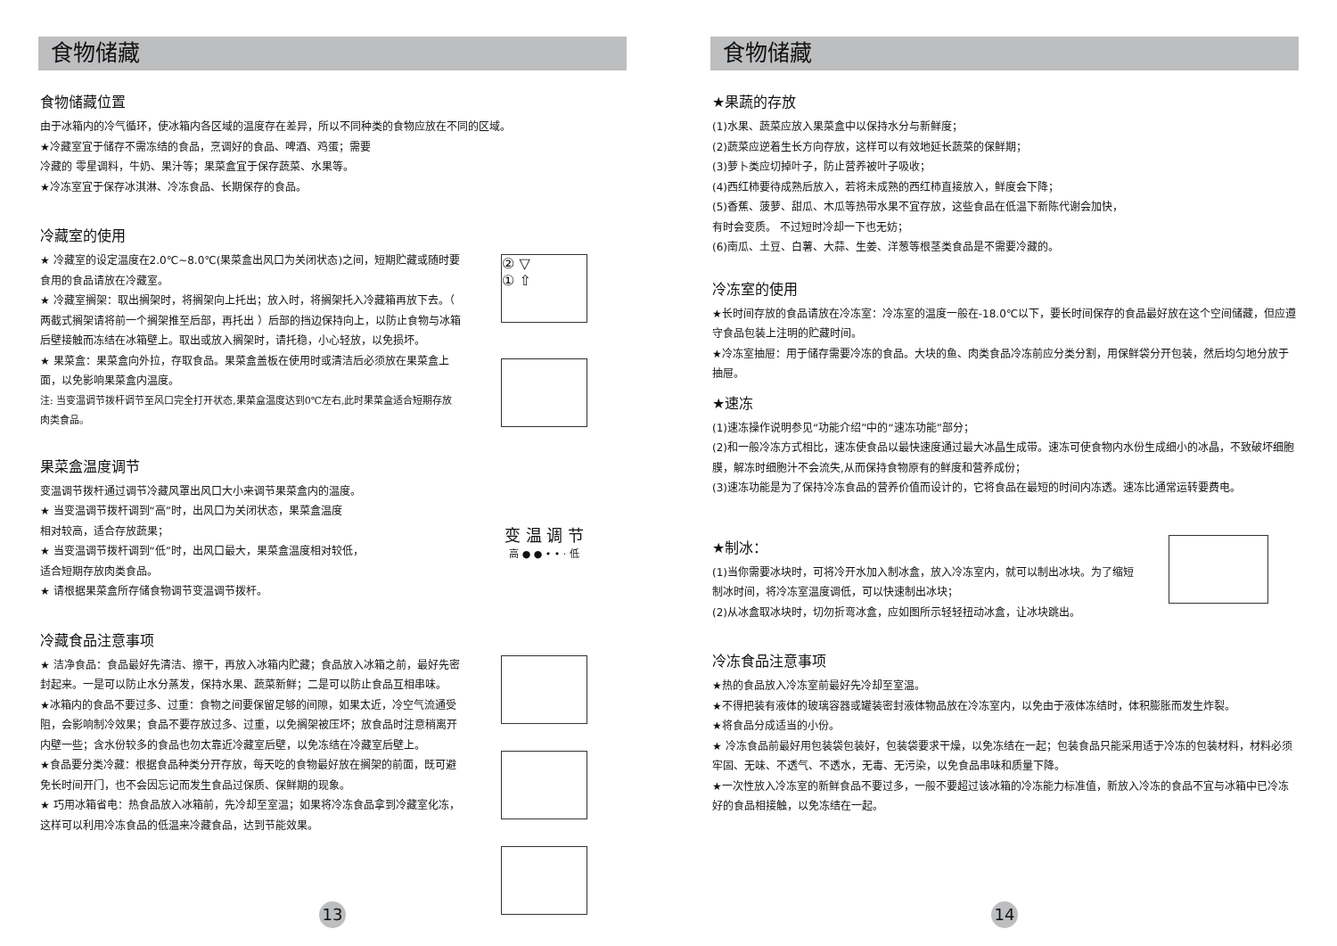食物储藏
食物储藏位置
由于冰箱内的冷气循环，使冰箱内各区域的温度存在差异，所以不同种类的食物应放在不同的区域。
★冷藏室宜于储存不需冻结的食品，烹调好的食品、啤酒、鸡蛋；需要
冷藏的 零星调料，牛奶、果汁等；果菜盒宜于保存蔬菜、水果等。
★冷冻室宜于保存冰淇淋、冷冻食品、长期保存的食品。
冷藏室的使用
★ 冷藏室的设定温度在2.0℃~8.0℃(果菜盒出风口为关闭状态)之间，短期贮藏或随时要食用的食品请放在冷藏室。
★ 冷藏室搁架：取出搁架时，将搁架向上托出；放入时，将搁架托入冷藏箱再放下去。（ 两截式搁架请将前一个搁架推至后部，再托出 ）后部的挡边保持向上，以防止食物与冰箱后壁接触而冻结在冰箱壁上。取出或放入搁架时，请托稳，小心轻放，以免损坏。
★ 果菜盒：果菜盒向外拉，存取食品。果菜盒盖板在使用时或清洁后必须放在果菜盒上面，以免影响果菜盒内温度。
注: 当变温调节拨杆调节至风口完全打开状态,果菜盒温度达到0℃左右,此时果菜盒适合短期存放肉类食品。
② ▽
① ⇧
果菜盒温度调节
变温调节拨杆通过调节冷藏风罩出风口大小来调节果菜盒内的温度。
★ 当变温调节拨杆调到“高”时，出风口为关闭状态，果菜盒温度
相对较高，适合存放蔬果；
★ 当变温调节拨杆调到“低”时，出风口最大，果菜盒温度相对较低，
适合短期存放肉类食品。
★ 请根据果菜盒所存储食物调节变温调节拨杆。
变 温 调 节
高 ● ● • • · 低
冷藏食品注意事项
★ 洁净食品：食品最好先清洁、擦干，再放入冰箱内贮藏；食品放入冰箱之前，最好先密封起来。一是可以防止水分蒸发，保持水果、蔬菜新鲜；二是可以防止食品互相串味。
★冰箱内的食品不要过多、过重：食物之间要保留足够的间隙，如果太近，冷空气流通受阻，会影响制冷效果；食品不要存放过多、过重，以免搁架被压坏；放食品时注意稍离开内壁一些；含水份较多的食品也勿太靠近冷藏室后壁，以免冻结在冷藏室后壁上。
★食品要分类冷藏：根据食品种类分开存放，每天吃的食物最好放在搁架的前面，既可避免长时间开门，也不会因忘记而发生食品过保质、保鲜期的现象。
★ 巧用冰箱省电：热食品放入冰箱前，先冷却至室温；如果将冷冻食品拿到冷藏室化冻， 这样可以利用冷冻食品的低温来冷藏食品，达到节能效果。
13
食物储藏
★果蔬的存放
(1)水果、蔬菜应放入果菜盒中以保持水分与新鲜度；
(2)蔬菜应逆着生长方向存放，这样可以有效地延长蔬菜的保鲜期；
(3)萝卜类应切掉叶子，防止营养被叶子吸收；
(4)西红柿要待成熟后放入，若将未成熟的西红柿直接放入，鲜度会下降；
(5)香蕉、菠萝、甜瓜、木瓜等热带水果不宜存放，这些食品在低温下新陈代谢会加快，
有时会变质。 不过短时冷却一下也无妨；
(6)南瓜、土豆、白薯、大蒜、生姜、洋葱等根茎类食品是不需要冷藏的。
冷冻室的使用
★长时间存放的食品请放在冷冻室：冷冻室的温度一般在-18.0℃以下，要长时间保存的食品最好放在这个空间储藏，但应遵守食品包装上注明的贮藏时间。
★冷冻室抽屉：用于储存需要冷冻的食品。大块的鱼、肉类食品冷冻前应分类分割，用保鲜袋分开包装，然后均匀地分放于抽屉。
★速冻
(1)速冻操作说明参见“功能介绍”中的“速冻功能”部分；
(2)和一般冷冻方式相比，速冻使食品以最快速度通过最大冰晶生成带。速冻可使食物内水份生成细小的冰晶，不致破坏细胞膜，解冻时细胞汁不会流失,从而保持食物原有的鲜度和营养成份；
(3)速冻功能是为了保持冷冻食品的营养价值而设计的，它将食品在最短的时间内冻透。速冻比通常运转要费电。
★制冰：
(1)当你需要冰块时，可将冷开水加入制冰盒，放入冷冻室内，就可以制出冰块。为了缩短制冰时间，将冷冻室温度调低，可以快速制出冰块；
(2)从冰盒取冰块时，切勿折弯冰盒，应如图所示轻轻扭动冰盒，让冰块跳出。
冷冻食品注意事项
★热的食品放入冷冻室前最好先冷却至室温。
★不得把装有液体的玻璃容器或罐装密封液体物品放在冷冻室内，以免由于液体冻结时，体积膨胀而发生炸裂。
★将食品分成适当的小份。
★ 冷冻食品前最好用包装袋包装好，包装袋要求干燥，以免冻结在一起；包装食品只能采用适于冷冻的包装材料，材料必须牢固、无味、不透气、不透水，无毒、无污染，以免食品串味和质量下降。
★一次性放入冷冻室的新鲜食品不要过多，一般不要超过该冰箱的冷冻能力标准值，新放入冷冻的食品不宜与冰箱中已冷冻好的食品相接触，以免冻结在一起。
14